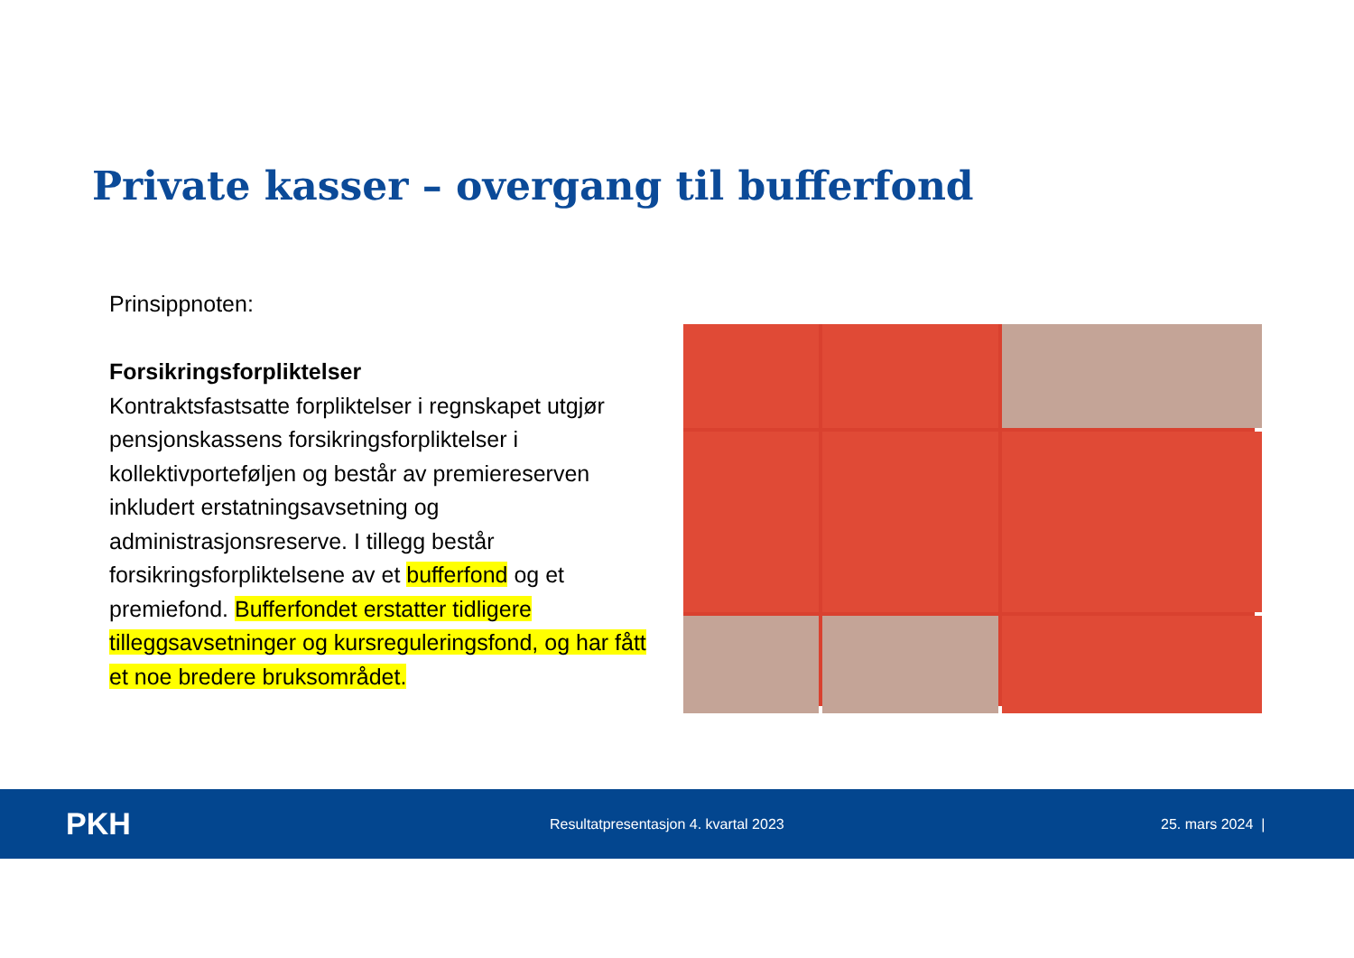Private kasser – overgang til bufferfond
Prinsippnoten:
Forsikringsforpliktelser
Kontraktsfastsatte forpliktelser i regnskapet utgjør pensjonskassens forsikringsforpliktelser i kollektivporteføljen og består av premiereserven inkludert erstatningsavsetning og administrasjonsreserve. I tillegg består forsikringsforpliktelsene av et bufferfond og et premiefond. Bufferfondet erstatter tidligere tilleggsavsetninger og kursreguleringsfond, og har fått et noe bredere bruksområdet.
PKH Resultatpresentasjon 4. kvartal 2023 25. mars 2024 |